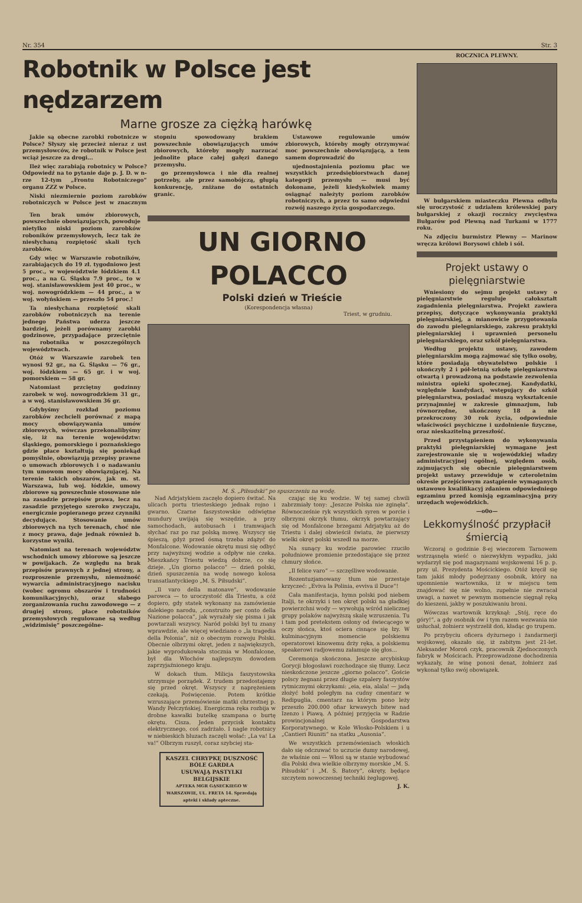Nr. 354 Str. 3
Robotnik w Polsce jest nędzarzem
Marne grosze za ciężką harówkę
Jakie są obecne zarobki robotnicze w Polsce? Słyszy się przecież nieraz z ust przemysłowców, że robotnik w Polsce jest wciąż jeszcze za drogi...
Ileż więc zarabiają robotnicy w Polsce? Odpowiedź na to pytanie daje p. J. D. w n-rze 12-tym „Frontu Robotniczego“ organu ZZZ w Polsce.
Niski niezmiernie poziom zarobków robotniczych w Polsce jest w znacznym stopniu spowodowany brakiem powszechnie obowiązujących umów zbiorowych, któreby mogły narzucać jednolite płace całej gałęzi danego przemysłu.
go przemysłowca i nie dla realnej potrzeby, ale przez samobójczą, głupią konkurencję, zniżane do ostatnich granic.
Ustawowe regulowanie umów zbiorowych, któreby mogły otrzymywać moc powszechnie obowiązującą, a tem samem doprowadzić do
ujednostajnienia poziomu płac we wszystkich przedsiębiorstwach danej kategorji przemysłu — musi być dokonane, jeżeli kiedykolwiek mamy osiągnąć należyty poziom zarobków robotniczych, a przez to samo odpwiedni rozwój naszego życia gospodarczego.
Ten brak umów zbiorowych, powszechnie obowiązujących, powoduje nietylko niski poziom zarobków roboników przemysłowych, lecz tak że niesłychaną rozpiętość skali tych zarobków.
Gdy więc w Warszawie robotników, zarabiających do 19 zł. tygodniowo jest 5 proc., w województwie łódzkiem 4.1 proc., a na G. Śląsku 7.9 proc., to w woj. stanisławowskiem jest 40 proc., w woj. nowogródzkiem — 44 proc., a w woj. wołyńskiem — przeszło 54 proc.!
Ta niesłychana rozpiętość skali zarobków robotniczych na terenie jednego Państwa uderza jeszcze bardziej, jeżeli porównamy zarobki godzinowe, przypadające przeciętnie na robotnika w poszczególnych województwach.
Otóż w Warszawie zarobek ten wynosi 92 gr., na G. Śląsku — 76 gr., woj. łódzkiem — 65 gr. i w woj. pomorskiem — 58 gr.
Natomiast przciętny godzinny zarobek w woj. nowogrodzkiem 31 gr., a w woj. stanisławowskiem 36 gr.
Gdybyśmy rozkład poziomu zarobków zechcieli porównać z mapą mocy obowiązywania umów zbiorowych, wówczas przekonalibyśmy się, iż na terenie województw: śląskiego, pomorskiego i poznańskiego gdzie płace kształtują się poniekąd pomyślnie, obowiązują przepisy prawne o umowach zbiorowych i o nadawaniu tym umowom mocy obowiązującej. Na terenie takich obszarów, jak m. st. Warszawa, lub woj. łódzkie, umowy zbiorowe są powszechnie stosowane nie na zasadzie przepisów prawa, lecz na zasadzie przyjętego szeroko zwyczaju, energicznie popieranego przez czynniki decydujące. Stosowanie umów zbiorowych na tych terenach, choć nie z mocy prawa, daje jednak również b. korzystne wyniki.
Natomiast na terenach województw wschodnich umowy zbiorowe są jeszcze w powijakach. Ze względu na brak przepisów prawnych z jednej strony, a rozproszenie przemysłu, niemożność wywarcia administracyjnego nacisku (wobec ogromu obszarów i trudności komunikacyjnych), oraz słabego zorganizowania ruchu zawodowego — z drugiej strony, płace robotników przemysłowych regulowane są według „widzimisię“ poszczególne-
UN GIORNO POLACCO
Polski dzień w Trieście
(Korespondencja własna)
Triest, w grudniu.
M. S. „Piłsudski“ po spuszczeniu na wodę.
Nad Adrjatykiem zaczęło dopiero świtać. Na ulicach portu triesteskiego jednak rojno i gwarno. Czarne faszystowskie odświętne mundury uwijają się wszędzie, a przy samochodach, autobusach i tramwajach słychać raz po raz polską mowę. Wszyscy się śpieszą, gdyż przed ósmą trzeba zdążyć do Monfalcone. Wodowanie okrętu musi się odbyć przy najwyższej wodzie a odpływ nie czeka. Mieszkańcy Triestu wiedzą dobrze, co się dzieje. „Un giorno polacco“ — dzień polski, dzień spuszczenia na wodę nowego kolosa transatlantyckiego „M. S. Piłsudski“.
„Il varo della matonave“, wodowanie parowca — to uroczystość dla Triestu, a cóż dopiero, gdy statek wykonany na zamówienie dalekiego narodu, „construito per conto della Nazione polacca“, jak wyrażały się pisma i jak powtarzali wszyscy. Naród polski był tu znany wprawdzie, ale więcej wiedziano o „la tragedia della Polonia“, niż o obecnym rozwoju Polski. Obecnie olbrzymi okręt, jeden z największych, jakie wyprodukowała stocznia w Monfalcone, był dla Włochów najlepszym dowodem zaprzyjaźnionego kraju.
W dokach tłum. Milicja faszystowska utrzymuje porządek. Z trudem przedostajemy się przed okręt. Wszyscy z naprężeniem czekają. Poświęcenie. Potem krótkie wzruszające przemówienie matki chrzestnej p. Wandy Pełczyńskiej. Energiczna ręka rozbija w drobne kawałki butelkę szampana o burtę okrętu. Cisza. Jeden przycisk kontaktu elektrycznego, coś zadrżało. I nagle robotnicy w niebieskich bluzach zaczęli wołać: „La va! La va!“ Olbrzym ruszył, coraz szybciej sta-
KASZEL CHRYPKĘ DUSZNOŚĆ BÓLE GARDŁA
USUWAJĄ PASTYLKI BELGIJSKIE
APTEKA MGR GĄSECKIEGO W WARSZAWIE, UL. FRETA 14. Sprzedają apteki i składy apteczne.
czając się ku wodzie. W tej samej chwili zabrzmiały tony: „Jeszcze Polska nie zginęła“. Równocześnie ryk wszystkich syren w porcie i olbrzymi okrzyk tłumu, okrzyk powtarzający się od Monfalcone brzegami Adrjatyku aż do Triestu i dalej obwieścił światu, że pierwszy wielki okręt polski wszedł na morze.
Na sunący ku wodzie parowiec rzuciło południowe promienie przedostające się przez chmury słońce.
„Il felice varo“ — szczęśliwe wodowanie.
Rozentuzjamowany tłum nie przestaje krzyczeć: „Eviva la Polinia, evviva il Duce“!
Cała manifestacja, hymn polski pod niebem Italji, te okrzyki i ten okręt polski na gładkiej powierzchni wody — wywołują wśród nielicznej grupy polaków najwyższą skalę wzruszenia. Tu i tam pod pretekstem osłony od świecącego w oczy słońca, ktoś ociera cisnące się łzy. W kulminacyjnym momencie polskiemu operatorowi kinowemu drży ręka, a polskiemu speakerowi radjowemu załamuje się głos...
Ceremonja skończona. Jeszcze arcybiskup Gorycji błogosławi rozchodzące się tłumy. Lecz nieskończone jeszcze „giorno polacco“. Goście polscy żegnani przez długie szpalery faszystów rytmicznymi okrzykami: „eia, eia, alala! — jadą złożyć hołd poległym na cudny cmentarz w Redipuglia, cmentarz na którym pono leży przeszło 200.000 ofiar krwawych bitew nad Izenzo i Piawą. A później przyjęcia w Radzie prowincjonalnej Gospodarstwa Korporatywnego, w Kole Włosko-Polskiem i u „Cantieri Riuniti“ na statku „Ausonia“.
We wszystkich przemówieniach włoskich dało się odczuwać to uczucie dumy narodowej, że właśnie oni — Włosi są w stanie wybudować dla Polski dwa wielkie olbrzymy morskie „M. S. Piłsudski“ i „M. S. Batory“, okręty, będące szczytem nowoczesnej techniki żeglugowej.
J. K.
ROCZNICA PLEWNY.
W bułgarskiem miasteczku Plewna odbyła się uroczystość z udziałem królewskiej pary bułgarskiej z okazji rocznicy zwycięstwa Bułgarów pod Plewną nad Turkami w 1777 roku.
Na zdjęciu burmistrz Plewny — Marinow wręcza królowi Borysowi chleb i sól.
Projekt ustawy o pielęgniarstwie
Wniesiony do sejmu projekt ustawy o pielęgniarstwie reguluje całokształt zagadnienia pielęgniarstwa. Projekt zawiera przepisy, dotyczące wykonywania praktyki pielęgniarskiej, a mianowicie przygotowania do zawodu pielęgniarskiego, zakresu praktyki pielęgniarskiej i uprawnień personelu pielęgniarskiego, oraz szkół pielęgniarstwa.
Według projektu ustawy, zawodem pielęgniarskim mogą zajmować się tylko osoby, które posiadają obywatelstwo polskie i ukończyły 2 i pół-letnią szkołę pielęgniarstwa otwartą i prowadzoną na podstawie zezwolenia ministra opieki społecznej. Kandydatki, względnie kandydaci, wstępujący do szkół pielęgniarstwa, posiadać muszą wykształcenie przynajmniej w zakresie gimnazjum, lub równorzędne, ukończony 18 a nie przekroczony 30 rok życia, odpowiednie właściwości psychiczne i uzdolnienie fizyczne, oraz nieskazitelną przeszłość.
Przed przystąpieniem do wykonywania praktyki pielęgniarskiej wymagane jest zarejestrowanie się u wojewódzkiej władzy administracyjnej ogólnej, względem osób, zajmujących się obecnie pielęgniarstwem projekt ustawy przewiduje w czteroletnim okresie przejściowym zastąpienie wymaganych ustawowo kwalifikacyj zdaniem odpowiedniego egzaminu przed komisją egzaminacyjną przy urzędach wojewódzkich.
—o0o—
Lekkomyślność przypłacił śmiercią
Wczoraj o godzinie 8-ej wieczorem Tarnowem wstrząsnęła wieść o niezwykłym wypadku, jaki wydarzył się pod magazynami wojskowemi 16 p. p. przy ul. Prezydenta Mościckiego. Otóż kręcił się tam jakiś młody podejrzany osobnik, który na upomnienie wartownika, iż w miejscu tem znajdować się nie wolno, zupełnie nie zwracał uwagi, a nawet w pewnym momencie sięgnął ręką do kieszeni, jakby w poszukiwaniu broni.
Wówczas wartownik krzyknął: „Stój, ręce do góry!“, a gdy osobnik ów i tym razem wezwania nie usłuchał, żołnierz wystrzelił doń, kładąc go trupem.
Po przybyciu oficera dyżurnego i żandarmerji wojskowej, okazało się, iż zabitym jest 21-let. Aleksander Moroń czyk, pracownik Zjednoczonych fabryk w Mościcach. Przeprowadzone dochodzenia wykazały, że winę ponosi denat, żołnierz zaś wykonał tylko swój obowiązek.